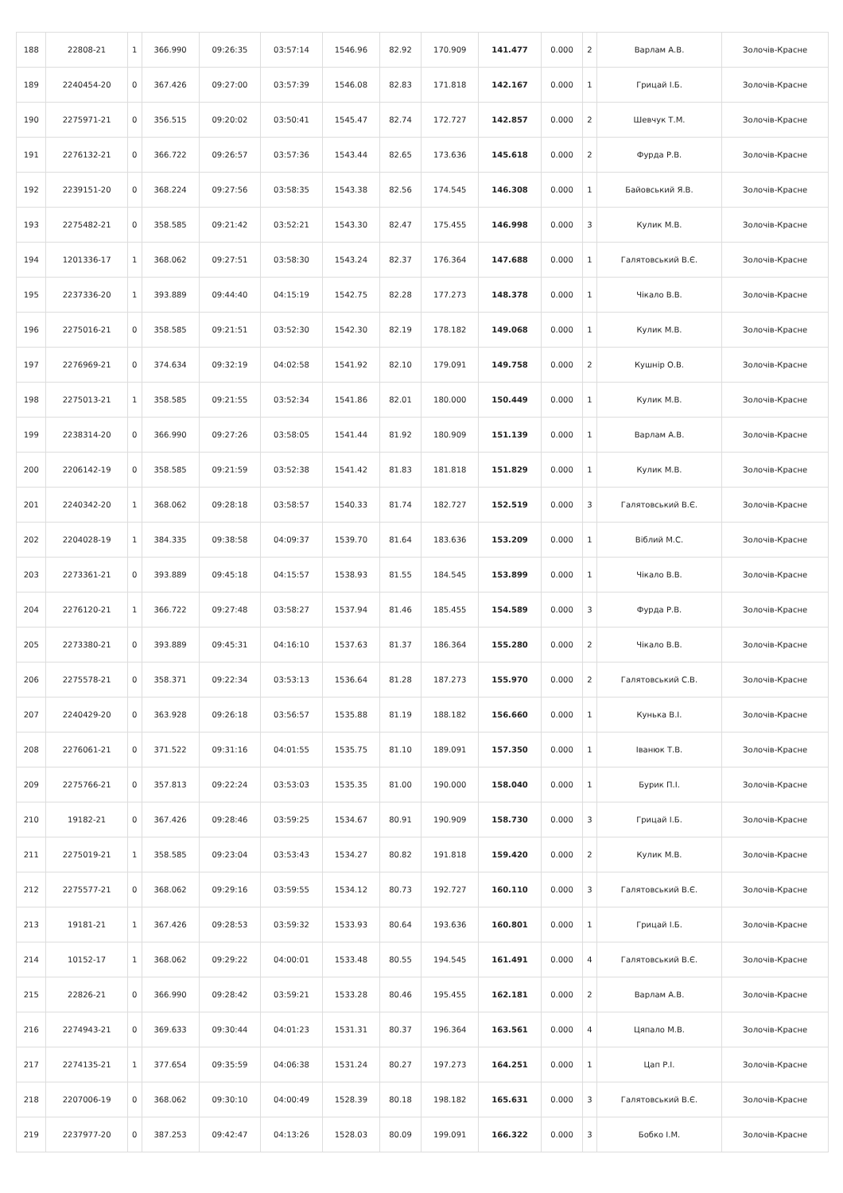| 188 | 22808-21 | 1 | 366.990 | 09:26:35 | 03:57:14 | 1546.96 | 82.92 | 170.909 | 141.477 | 0.000 | 2 | Варлам А.В. | Золочів-Красне |
| 189 | 2240454-20 | 0 | 367.426 | 09:27:00 | 03:57:39 | 1546.08 | 82.83 | 171.818 | 142.167 | 0.000 | 1 | Грицай І.Б. | Золочів-Красне |
| 190 | 2275971-21 | 0 | 356.515 | 09:20:02 | 03:50:41 | 1545.47 | 82.74 | 172.727 | 142.857 | 0.000 | 2 | Шевчук Т.М. | Золочів-Красне |
| 191 | 2276132-21 | 0 | 366.722 | 09:26:57 | 03:57:36 | 1543.44 | 82.65 | 173.636 | 145.618 | 0.000 | 2 | Фурда Р.В. | Золочів-Красне |
| 192 | 2239151-20 | 0 | 368.224 | 09:27:56 | 03:58:35 | 1543.38 | 82.56 | 174.545 | 146.308 | 0.000 | 1 | Байовський Я.В. | Золочів-Красне |
| 193 | 2275482-21 | 0 | 358.585 | 09:21:42 | 03:52:21 | 1543.30 | 82.47 | 175.455 | 146.998 | 0.000 | 3 | Кулик М.В. | Золочів-Красне |
| 194 | 1201336-17 | 1 | 368.062 | 09:27:51 | 03:58:30 | 1543.24 | 82.37 | 176.364 | 147.688 | 0.000 | 1 | Галятовський В.Є. | Золочів-Красне |
| 195 | 2237336-20 | 1 | 393.889 | 09:44:40 | 04:15:19 | 1542.75 | 82.28 | 177.273 | 148.378 | 0.000 | 1 | Чікало В.В. | Золочів-Красне |
| 196 | 2275016-21 | 0 | 358.585 | 09:21:51 | 03:52:30 | 1542.30 | 82.19 | 178.182 | 149.068 | 0.000 | 1 | Кулик М.В. | Золочів-Красне |
| 197 | 2276969-21 | 0 | 374.634 | 09:32:19 | 04:02:58 | 1541.92 | 82.10 | 179.091 | 149.758 | 0.000 | 2 | Кушнір О.В. | Золочів-Красне |
| 198 | 2275013-21 | 1 | 358.585 | 09:21:55 | 03:52:34 | 1541.86 | 82.01 | 180.000 | 150.449 | 0.000 | 1 | Кулик М.В. | Золочів-Красне |
| 199 | 2238314-20 | 0 | 366.990 | 09:27:26 | 03:58:05 | 1541.44 | 81.92 | 180.909 | 151.139 | 0.000 | 1 | Варлам А.В. | Золочів-Красне |
| 200 | 2206142-19 | 0 | 358.585 | 09:21:59 | 03:52:38 | 1541.42 | 81.83 | 181.818 | 151.829 | 0.000 | 1 | Кулик М.В. | Золочів-Красне |
| 201 | 2240342-20 | 1 | 368.062 | 09:28:18 | 03:58:57 | 1540.33 | 81.74 | 182.727 | 152.519 | 0.000 | 3 | Галятовський В.Є. | Золочів-Красне |
| 202 | 2204028-19 | 1 | 384.335 | 09:38:58 | 04:09:37 | 1539.70 | 81.64 | 183.636 | 153.209 | 0.000 | 1 | Віблий М.С. | Золочів-Красне |
| 203 | 2273361-21 | 0 | 393.889 | 09:45:18 | 04:15:57 | 1538.93 | 81.55 | 184.545 | 153.899 | 0.000 | 1 | Чікало В.В. | Золочів-Красне |
| 204 | 2276120-21 | 1 | 366.722 | 09:27:48 | 03:58:27 | 1537.94 | 81.46 | 185.455 | 154.589 | 0.000 | 3 | Фурда Р.В. | Золочів-Красне |
| 205 | 2273380-21 | 0 | 393.889 | 09:45:31 | 04:16:10 | 1537.63 | 81.37 | 186.364 | 155.280 | 0.000 | 2 | Чікало В.В. | Золочів-Красне |
| 206 | 2275578-21 | 0 | 358.371 | 09:22:34 | 03:53:13 | 1536.64 | 81.28 | 187.273 | 155.970 | 0.000 | 2 | Галятовський С.В. | Золочів-Красне |
| 207 | 2240429-20 | 0 | 363.928 | 09:26:18 | 03:56:57 | 1535.88 | 81.19 | 188.182 | 156.660 | 0.000 | 1 | Кунька В.І. | Золочів-Красне |
| 208 | 2276061-21 | 0 | 371.522 | 09:31:16 | 04:01:55 | 1535.75 | 81.10 | 189.091 | 157.350 | 0.000 | 1 | Іванюк Т.В. | Золочів-Красне |
| 209 | 2275766-21 | 0 | 357.813 | 09:22:24 | 03:53:03 | 1535.35 | 81.00 | 190.000 | 158.040 | 0.000 | 1 | Бурик П.І. | Золочів-Красне |
| 210 | 19182-21 | 0 | 367.426 | 09:28:46 | 03:59:25 | 1534.67 | 80.91 | 190.909 | 158.730 | 0.000 | 3 | Грицай І.Б. | Золочів-Красне |
| 211 | 2275019-21 | 1 | 358.585 | 09:23:04 | 03:53:43 | 1534.27 | 80.82 | 191.818 | 159.420 | 0.000 | 2 | Кулик М.В. | Золочів-Красне |
| 212 | 2275577-21 | 0 | 368.062 | 09:29:16 | 03:59:55 | 1534.12 | 80.73 | 192.727 | 160.110 | 0.000 | 3 | Галятовський В.Є. | Золочів-Красне |
| 213 | 19181-21 | 1 | 367.426 | 09:28:53 | 03:59:32 | 1533.93 | 80.64 | 193.636 | 160.801 | 0.000 | 1 | Грицай І.Б. | Золочів-Красне |
| 214 | 10152-17 | 1 | 368.062 | 09:29:22 | 04:00:01 | 1533.48 | 80.55 | 194.545 | 161.491 | 0.000 | 4 | Галятовський В.Є. | Золочів-Красне |
| 215 | 22826-21 | 0 | 366.990 | 09:28:42 | 03:59:21 | 1533.28 | 80.46 | 195.455 | 162.181 | 0.000 | 2 | Варлам А.В. | Золочів-Красне |
| 216 | 2274943-21 | 0 | 369.633 | 09:30:44 | 04:01:23 | 1531.31 | 80.37 | 196.364 | 163.561 | 0.000 | 4 | Цяпало М.В. | Золочів-Красне |
| 217 | 2274135-21 | 1 | 377.654 | 09:35:59 | 04:06:38 | 1531.24 | 80.27 | 197.273 | 164.251 | 0.000 | 1 | Цап Р.І. | Золочів-Красне |
| 218 | 2207006-19 | 0 | 368.062 | 09:30:10 | 04:00:49 | 1528.39 | 80.18 | 198.182 | 165.631 | 0.000 | 3 | Галятовський В.Є. | Золочів-Красне |
| 219 | 2237977-20 | 0 | 387.253 | 09:42:47 | 04:13:26 | 1528.03 | 80.09 | 199.091 | 166.322 | 0.000 | 3 | Бобко І.М. | Золочів-Красне |